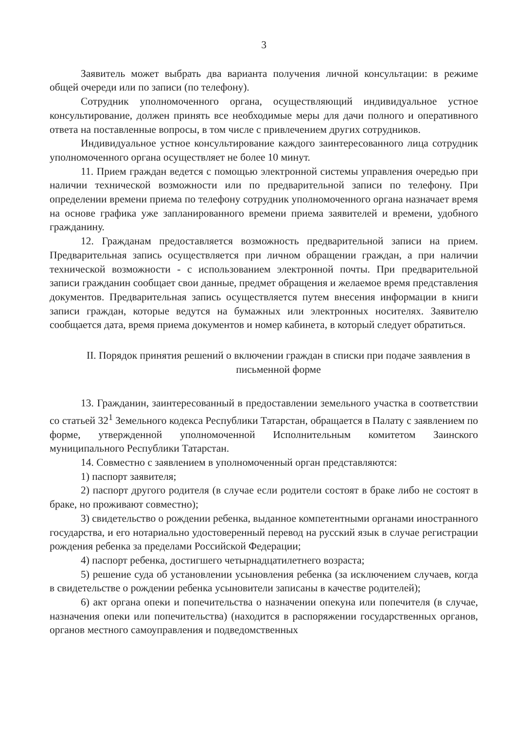3
Заявитель может выбрать два варианта получения личной консультации: в режиме общей очереди или по записи (по телефону).
Сотрудник уполномоченного органа, осуществляющий индивидуальное устное консультирование, должен принять все необходимые меры для дачи полного и оперативного ответа на поставленные вопросы, в том числе с привлечением других сотрудников.
Индивидуальное устное консультирование каждого заинтересованного лица сотрудник уполномоченного органа осуществляет не более 10 минут.
11. Прием граждан ведется с помощью электронной системы управления очередью при наличии технической возможности или по предварительной записи по телефону. При определении времени приема по телефону сотрудник уполномоченного органа назначает время на основе графика уже запланированного времени приема заявителей и времени, удобного гражданину.
12. Гражданам предоставляется возможность предварительной записи на прием. Предварительная запись осуществляется при личном обращении граждан, а при наличии технической возможности - с использованием электронной почты. При предварительной записи гражданин сообщает свои данные, предмет обращения и желаемое время представления документов. Предварительная запись осуществляется путем внесения информации в книги записи граждан, которые ведутся на бумажных или электронных носителях. Заявителю сообщается дата, время приема документов и номер кабинета, в который следует обратиться.
II. Порядок принятия решений о включении граждан в списки при подаче заявления в письменной форме
13. Гражданин, заинтересованный в предоставлении земельного участка в соответствии со статьей 32<sup>1</sup> Земельного кодекса Республики Татарстан, обращается в Палату с заявлением по форме, утвержденной уполномоченной Исполнительным комитетом Заинского муниципального Республики Татарстан.
14. Совместно с заявлением в уполномоченный орган представляются:
1) паспорт заявителя;
2) паспорт другого родителя (в случае если родители состоят в браке либо не состоят в браке, но проживают совместно);
3) свидетельство о рождении ребенка, выданное компетентными органами иностранного государства, и его нотариально удостоверенный перевод на русский язык в случае регистрации рождения ребенка за пределами Российской Федерации;
4) паспорт ребенка, достигшего четырнадцатилетнего возраста;
5) решение суда об установлении усыновления ребенка (за исключением случаев, когда в свидетельстве о рождении ребенка усыновители записаны в качестве родителей);
6) акт органа опеки и попечительства о назначении опекуна или попечителя (в случае, назначения опеки или попечительства) (находится в распоряжении государственных органов, органов местного самоуправления и подведомственных